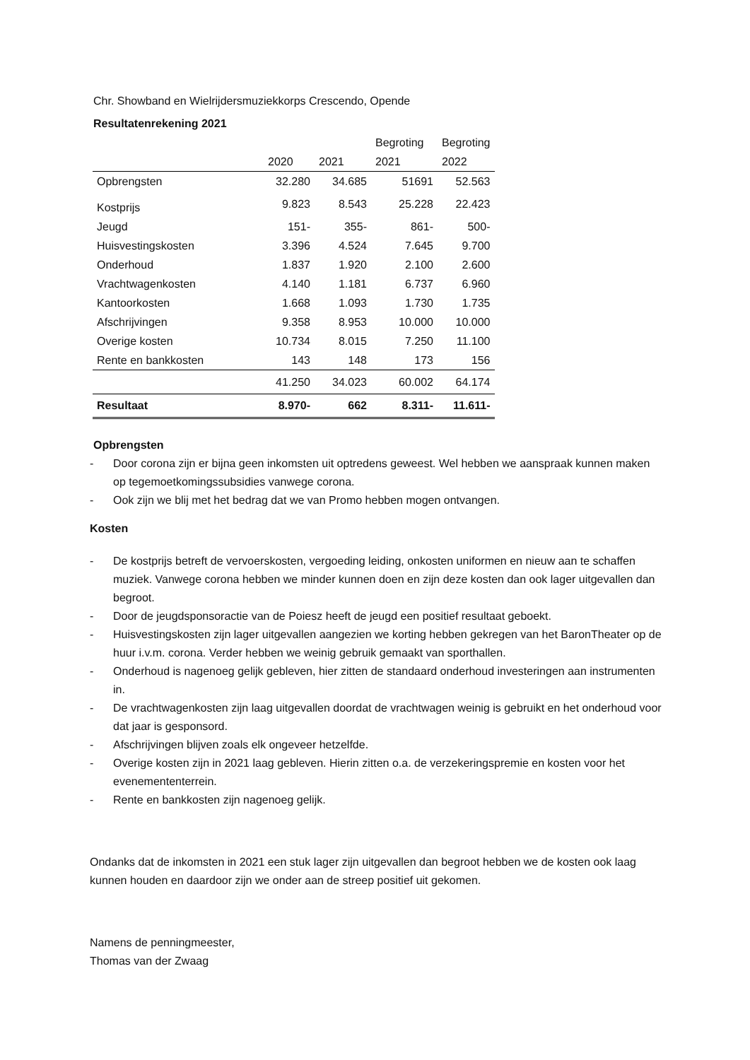Chr. Showband en Wielrijdersmuziekkorps Crescendo, Opende
Resultatenrekening 2021
| | | | Begroting | Begroting |
| | 2020 | 2021 | 2021 | 2022 |
| Opbrengsten | 32.280 | 34.685 | 51691 | 52.563 |
| Kostprijs | 9.823 | 8.543 | 25.228 | 22.423 |
| Jeugd | 151- | 355- | 861- | 500- |
| Huisvestingskosten | 3.396 | 4.524 | 7.645 | 9.700 |
| Onderhoud | 1.837 | 1.920 | 2.100 | 2.600 |
| Vrachtwagenkosten | 4.140 | 1.181 | 6.737 | 6.960 |
| Kantoorkosten | 1.668 | 1.093 | 1.730 | 1.735 |
| Afschrijvingen | 9.358 | 8.953 | 10.000 | 10.000 |
| Overige kosten | 10.734 | 8.015 | 7.250 | 11.100 |
| Rente en bankkosten | 143 | 148 | 173 | 156 |
| | 41.250 | 34.023 | 60.002 | 64.174 |
| Resultaat | 8.970- | 662 | 8.311- | 11.611- |
Opbrengsten
- Door corona zijn er bijna geen inkomsten uit optredens geweest. Wel hebben we aanspraak kunnen maken op tegemoetkomingssubsidies vanwege corona.
- Ook zijn we blij met het bedrag dat we van Promo hebben mogen ontvangen.
Kosten
- De kostprijs betreft de vervoerskosten, vergoeding leiding, onkosten uniformen en nieuw aan te schaffen muziek. Vanwege corona hebben we minder kunnen doen en zijn deze kosten dan ook lager uitgevallen dan begroot.
- Door de jeugdsponsoractie van de Poiesz heeft de jeugd een positief resultaat geboekt.
- Huisvestingskosten zijn lager uitgevallen aangezien we korting hebben gekregen van het BaronTheater op de huur i.v.m. corona. Verder hebben we weinig gebruik gemaakt van sporthallen.
- Onderhoud is nagenoeg gelijk gebleven, hier zitten de standaard onderhoud investeringen aan instrumenten in.
- De vrachtwagenkosten zijn laag uitgevallen doordat de vrachtwagen weinig is gebruikt en het onderhoud voor dat jaar is gesponsord.
- Afschrijvingen blijven zoals elk ongeveer hetzelfde.
- Overige kosten zijn in 2021 laag gebleven. Hierin zitten o.a. de verzekeringspremie en kosten voor het evenemententerrein.
- Rente en bankkosten zijn nagenoeg gelijk.
Ondanks dat de inkomsten in 2021 een stuk lager zijn uitgevallen dan begroot hebben we de kosten ook laag kunnen houden en daardoor zijn we onder aan de streep positief uit gekomen.
Namens de penningmeester,
Thomas van der Zwaag